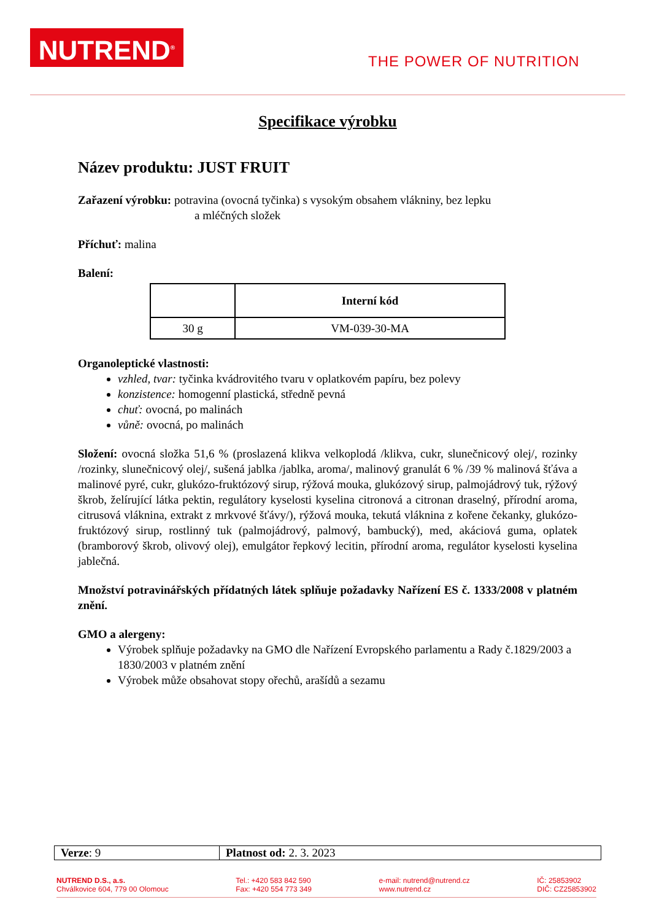NUTREND<sup>®</sup>
THE POWER OF NUTRITION
Specifikace výrobku
Název produktu: JUST FRUIT
Zařazení výrobku: potravina (ovocná tyčinka) s vysokým obsahem vlákniny, bez lepku
a mléčných složek
Příchuť: malina
Balení:
| | Interní kód |
| --- | --- |
| 30 g | VM-039-30-MA |
Organoleptické vlastnosti:
vzhled, tvar: tyčinka kvádrovitého tvaru v oplatkovém papíru, bez polevy
konzistence: homogenní plastická, středně pevná
chuť: ovocná, po malinách
vůně: ovocná, po malinách
Složení: ovocná složka 51,6 % (proslazená klikva velkoplodá /klikva, cukr, slunečnicový olej/, rozinky /rozinky, slunečnicový olej/, sušená jablka /jablka, aroma/, malinový granulát 6 % /39 % malinová šťáva a malinové pyré, cukr, glukózo-fruktózový sirup, rýžová mouka, glukózový sirup, palmojádrový tuk, rýžový škrob, želírující látka pektin, regulátory kyselosti kyselina citronová a citronan draselný, přírodní aroma, citrusová vláknina, extrakt z mrkvové šťávy/), rýžová mouka, tekutá vláknina z kořene čekanky, glukózo-fruktózový sirup, rostlinný tuk (palmojádrový, palmový, bambucký), med, akáciová guma, oplatek (bramborový škrob, olivový olej), emulgátor řepkový lecitin, přírodní aroma, regulátor kyselosti kyselina jablečná.
Množství potravinářských přídatných látek splňuje požadavky Nařízení ES č. 1333/2008 v platném znění.
GMO a alergeny:
Výrobek splňuje požadavky na GMO dle Nařízení Evropského parlamentu a Rady č.1829/2003 a 1830/2003 v platném znění
Výrobek může obsahovat stopy ořechů, arašídů a sezamu
| Verze : 9 | Platnost od: 2. 3. 2023 |
NUTREND D.S., a.s.
Chválkovice 604, 779 00 Olomouc
Tel.: +420 583 842 590
Fax: +420 554 773 349
e-mail: nutrend@nutrend.cz
www.nutrend.cz
IČ: 25853902
DIČ: CZ25853902